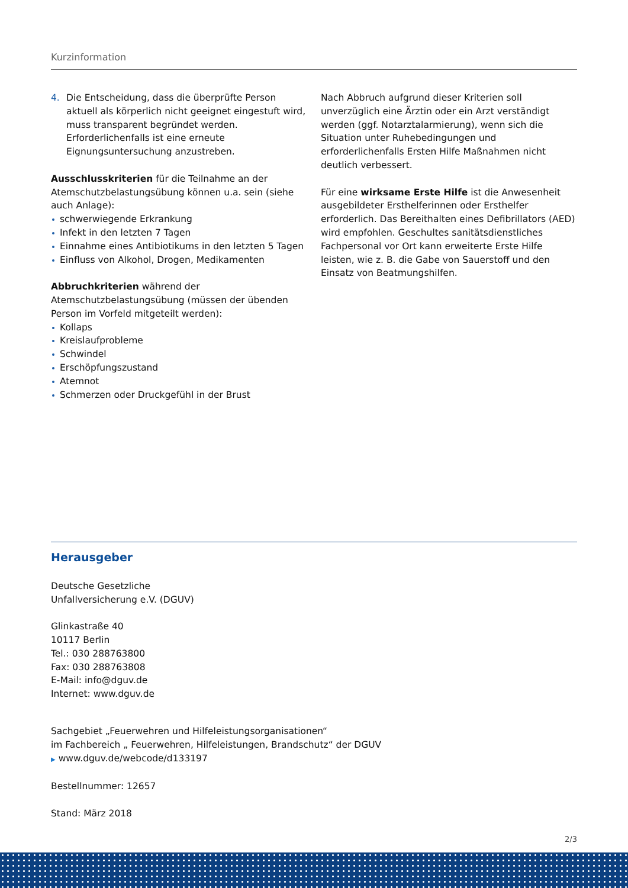Kurzinformation
4. Die Entscheidung, dass die überprüfte Person aktuell als körperlich nicht geeignet eingestuft wird, muss transparent begründet werden. Erforderlichenfalls ist eine erneute Eignungsuntersuchung anzustreben.
Ausschlusskriterien für die Teilnahme an der Atemschutz­belastungsübung können u.a. sein (siehe auch Anlage):
schwerwiegende Erkrankung
Infekt in den letzten 7 Tagen
Einnahme eines Antibiotikums in den letzten 5 Tagen
Einfluss von Alkohol, Drogen, Medikamenten
Abbruchkriterien während der Atemschutzbelastungs­übung (müssen der übenden Person im Vorfeld mitgeteilt werden):
Kollaps
Kreislaufprobleme
Schwindel
Erschöpfungszustand
Atemnot
Schmerzen oder Druckgefühl in der Brust
Nach Abbruch aufgrund dieser Kriterien soll unverzüglich eine Ärztin oder ein Arzt verständigt werden (ggf. Notarzt­alarmierung), wenn sich die Situation unter Ruhebedin­gungen und erforderlichenfalls Ersten Hilfe Maßnahmen nicht deutlich verbessert.
Für eine wirksame Erste Hilfe ist die Anwesenheit ausge­bildeter Ersthelferinnen oder Ersthelfer erforderlich. Das Bereithalten eines Defibrillators (AED) wird empfohlen. Geschultes sanitätsdienstliches Fachpersonal vor Ort kann erweiterte Erste Hilfe leisten, wie z. B. die Gabe von Sauerstoff und den Einsatz von Beatmungshilfen.
Herausgeber
Deutsche Gesetzliche
Unfallversicherung e.V. (DGUV)
Glinkastraße 40
10117 Berlin
Tel.: 030 288763800
Fax: 030 288763808
E-Mail: info@dguv.de
Internet: www.dguv.de
Sachgebiet „Feuerwehren und Hilfeleistungsorganisationen“
im Fachbereich „ Feuerwehren, Hilfeleistungen, Brandschutz“ der DGUV
▶ www.dguv.de/webcode/d133197
Bestellnummer: 12657
Stand: März 2018
2/3